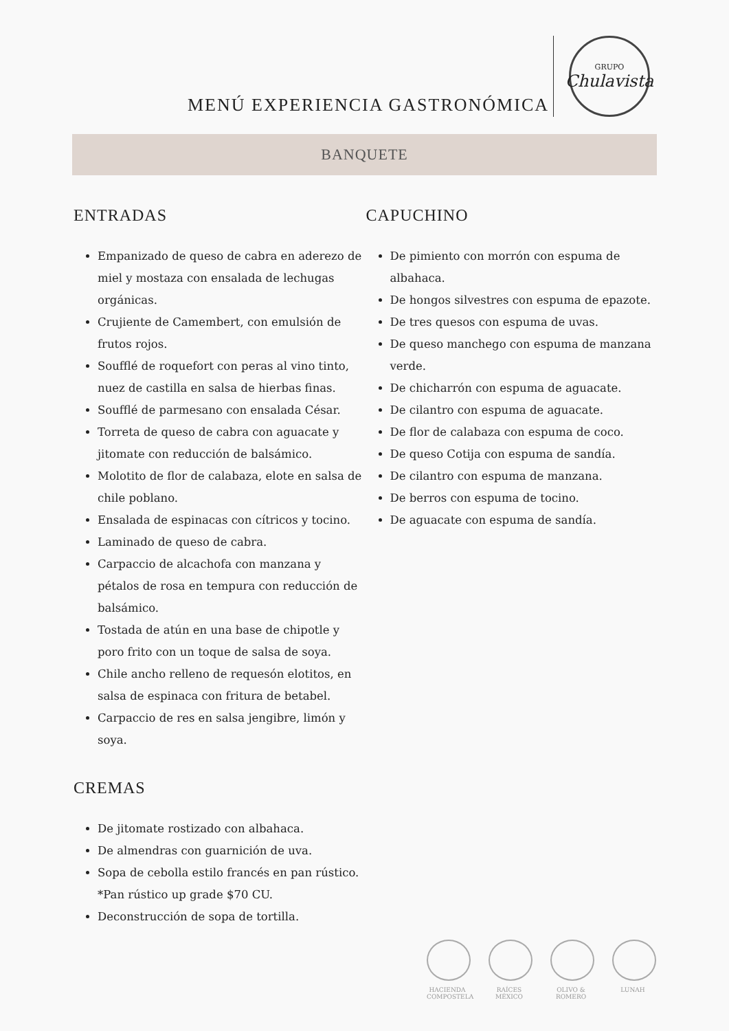MENÚ EXPERIENCIA GASTRONÓMICA
GRUPO
Chulavista
BANQUETE
ENTRADAS
Empanizado de queso de cabra en aderezo de miel y mostaza con ensalada de lechugas orgánicas.
Crujiente de Camembert, con emulsión de frutos rojos.
Soufflé de roquefort con peras al vino tinto, nuez de castilla en salsa de hierbas finas.
Soufflé de parmesano con ensalada César.
Torreta de queso de cabra con aguacate y jitomate con reducción de balsámico.
Molotito de flor de calabaza, elote en salsa de chile poblano.
Ensalada de espinacas con cítricos y tocino.
Laminado de queso de cabra.
Carpaccio de alcachofa con manzana y pétalos de rosa en tempura con reducción de balsámico.
Tostada de atún en una base de chipotle y poro frito con un toque de salsa de soya.
Chile ancho relleno de requesón elotitos, en salsa de espinaca con fritura de betabel.
Carpaccio de res en salsa jengibre, limón y soya.
CREMAS
De jitomate rostizado con albahaca.
De almendras con guarnición de uva.
Sopa de cebolla estilo francés en pan rústico. *Pan rústico up grade $70 CU.
Deconstrucción de sopa de tortilla.
CAPUCHINO
De pimiento con morrón con espuma de albahaca.
De hongos silvestres con espuma de epazote.
De tres quesos con espuma de uvas.
De queso manchego con espuma de manzana verde.
De chicharrón con espuma de aguacate.
De cilantro con espuma de aguacate.
De flor de calabaza con espuma de coco.
De queso Cotija con espuma de sandía.
De cilantro con espuma de manzana.
De berros con espuma de tocino.
De aguacate con espuma de sandía.
HACIENDA COMPOSTELA
RAÍCES MÉXICO
OLIVO & ROMERO
LUNAH